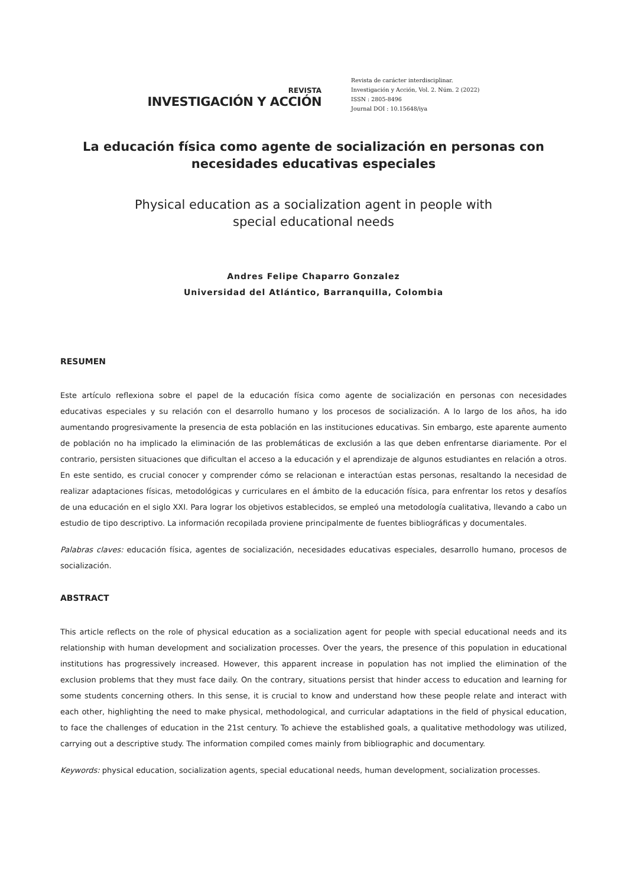REVISTA
INVESTIGACIÓN Y ACCIÓN
Revista de carácter interdisciplinar.
Investigación y Acción, Vol. 2. Núm. 2 (2022)
ISSN : 2805-8496
Journal DOI : 10.15648/iya
La educación física como agente de socialización en personas con necesidades educativas especiales
Physical education as a socialization agent in people with special educational needs
Andres Felipe Chaparro Gonzalez
Universidad del Atlántico, Barranquilla, Colombia
RESUMEN
Este artículo reflexiona sobre el papel de la educación física como agente de socialización en personas con necesidades educativas especiales y su relación con el desarrollo humano y los procesos de socialización. A lo largo de los años, ha ido aumentando progresivamente la presencia de esta población en las instituciones educativas. Sin embargo, este aparente aumento de población no ha implicado la eliminación de las problemáticas de exclusión a las que deben enfrentarse diariamente. Por el contrario, persisten situaciones que dificultan el acceso a la educación y el aprendizaje de algunos estudiantes en relación a otros. En este sentido, es crucial conocer y comprender cómo se relacionan e interactúan estas personas, resaltando la necesidad de realizar adaptaciones físicas, metodológicas y curriculares en el ámbito de la educación física, para enfrentar los retos y desafíos de una educación en el siglo XXI. Para lograr los objetivos establecidos, se empleó una metodología cualitativa, llevando a cabo un estudio de tipo descriptivo. La información recopilada proviene principalmente de fuentes bibliográficas y documentales.
Palabras claves: educación física, agentes de socialización, necesidades educativas especiales, desarrollo humano, procesos de socialización.
ABSTRACT
This article reflects on the role of physical education as a socialization agent for people with special educational needs and its relationship with human development and socialization processes. Over the years, the presence of this population in educational institutions has progressively increased. However, this apparent increase in population has not implied the elimination of the exclusion problems that they must face daily. On the contrary, situations persist that hinder access to education and learning for some students concerning others. In this sense, it is crucial to know and understand how these people relate and interact with each other, highlighting the need to make physical, methodological, and curricular adaptations in the field of physical education, to face the challenges of education in the 21st century. To achieve the established goals, a qualitative methodology was utilized, carrying out a descriptive study. The information compiled comes mainly from bibliographic and documentary.
Keywords: physical education, socialization agents, special educational needs, human development, socialization processes.